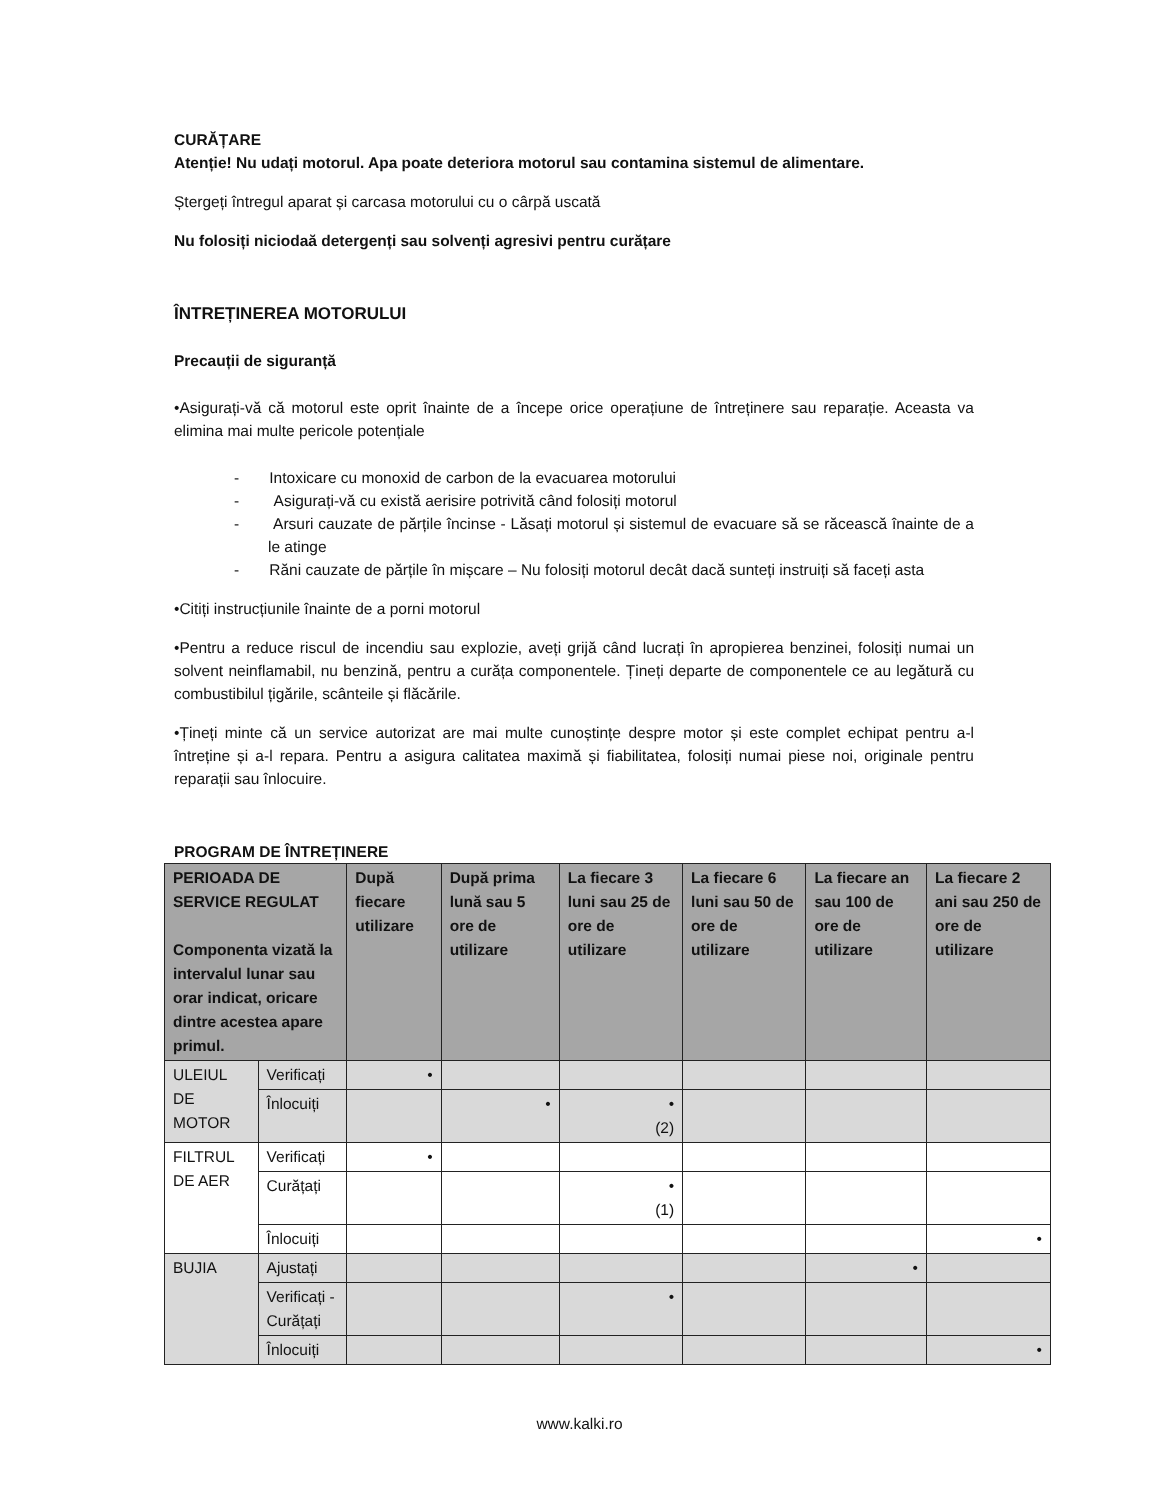CURĂȚARE
Atenție! Nu udați motorul. Apa poate deteriora motorul sau contamina sistemul de alimentare.
Ștergeți întregul aparat și carcasa motorului cu o cârpă uscată
Nu folosiți niciodaă detergenți sau solvenți agresivi pentru curățare
ÎNTREȚINEREA MOTORULUI
Precauții de siguranță
•Asigurați-vă că motorul este oprit înainte de a începe orice operațiune de întreținere sau reparație. Aceasta va elimina mai multe pericole potențiale
- Intoxicare cu monoxid de carbon de la evacuarea motorului
- Asigurați-vă cu există aerisire potrivită când folosiți motorul
- Arsuri cauzate de părțile încinse - Lăsați motorul și sistemul de evacuare să se răcească înainte de a le atinge
- Răni cauzate de părțile în mișcare – Nu folosiți motorul decât dacă sunteți instruiți să faceți asta
•Citiți instrucțiunile înainte de a porni motorul
•Pentru a reduce riscul de incendiu sau explozie, aveți grijă când lucrați în apropierea benzinei, folosiți numai un solvent neinflamabil, nu benzină, pentru a curăța componentele. Țineți departe de componentele ce au legătură cu combustibilul țigările, scânteile și flăcările.
•Țineți minte că un service autorizat are mai multe cunoștințe despre motor și este complet echipat pentru a-l întreține și a-l repara. Pentru a asigura calitatea maximă și fiabilitatea, folosiți numai piese noi, originale pentru reparații sau înlocuire.
PROGRAM DE ÎNTREȚINERE
| PERIOADA DE SERVICE REGULAT Componenta vizată la intervalul lunar sau orar indicat, oricare dintre acestea apare primul. | | După fiecare utilizare | După prima lună sau 5 ore de utilizare | La fiecare 3 luni sau 25 de ore de utilizare | La fiecare 6 luni sau 50 de ore de utilizare | La fiecare an sau 100 de ore de utilizare | La fiecare 2 ani sau 250 de ore de utilizare |
| --- | --- | --- | --- | --- | --- | --- | --- |
| ULEIUL DE MOTOR | Verificați | • | | | | | |
| | Înlocuiți | | • | • (2) | | | |
| FILTRUL DE AER | Verificați | • | | | | | |
| | Curățați | | | • (1) | | | |
| | Înlocuiți | | | | | | • |
| BUJIA | Ajustați | | | | | • | |
| | Verificați - Curățați | | | • | | | |
| | Înlocuiți | | | | | | • |
www.kalki.ro